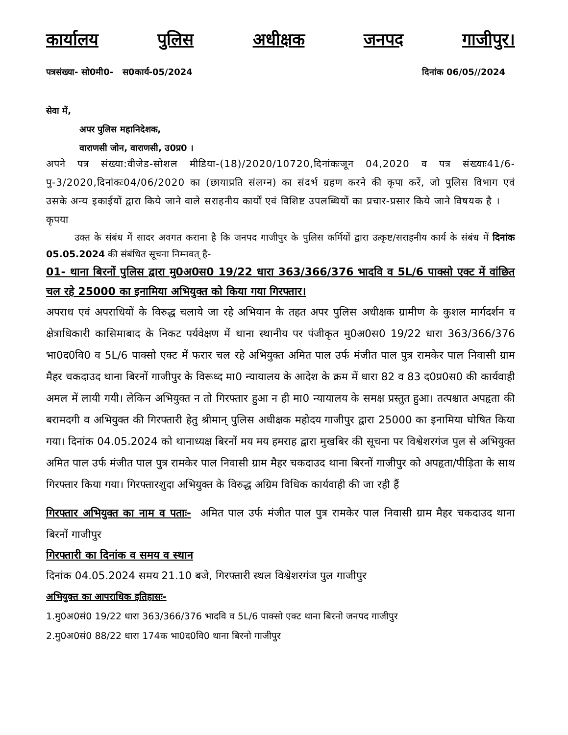कार्यालय पुलिस अधीक्षक जनपद गाजीपुर।
पत्रसंख्या- सो0मी0- स0कार्य-05/2024 दिनांक 06/05//2024
सेवा में,
अपर पुलिस महानिदेशक,
वाराणसी जोन, वाराणसी, उ0प्र0 ।
अपने पत्र संख्या:वीजेड-सोशल मीडिया-(18)/2020/10720,दिनांकःजून 04,2020 व पत्र संख्याः41/6-पु-3/2020,दिनांकः04/06/2020 का (छायाप्रति संलग्न) का संदर्भ ग्रहण करने की कृपा करें, जो पुलिस विभाग एवं उसके अन्य इकाईयों द्वारा किये जाने वाले सराहनीय कार्यों एवं विशिष्ट उपलब्धियों का प्रचार-प्रसार किये जाने विषयक है ।
कृपया
उक्त के संबंध में सादर अवगत कराना है कि जनपद गाजीपुर के पुलिस कर्मियों द्वारा उत्कृष्ट/सराहनीय कार्य के संबंध में दिनांक 05.05.2024 की संबंधित सूचना निम्नवत् है-
01- थाना बिरनों पुलिस द्वारा मु0अ0स0 19/22 धारा 363/366/376 भादवि व 5L/6 पाक्सो एक्ट में वांछित चल रहे 25000 का इनामिया अभियुक्त को किया गया गिरफ्तार।
अपराध एवं अपराधियों के विरुद्ध चलाये जा रहे अभियान के तहत अपर पुलिस अधीक्षक ग्रामीण के कुशल मार्गदर्शन व क्षेत्राधिकारी कासिमाबाद के निकट पर्यवेक्षण में थाना स्थानीय पर पंजीकृत मु0अ0स0 19/22 धारा 363/366/376 भा0द0वि0 व 5L/6 पाक्सो एक्ट में फरार चल रहे अभियुक्त अमित पाल उर्फ मंजीत पाल पुत्र रामकेर पाल निवासी ग्राम मैहर चकदाउद थाना बिरनों गाजीपुर के विरूध्द मा0 न्यायालय के आदेश के क्रम में धारा 82 व 83 द0प्र0स0 की कार्यवाही अमल में लायी गयी। लेकिन अभियुक्त न तो गिरफ्तार हुआ न ही मा0 न्यायालय के समक्ष प्रस्तुत हुआ। तत्पश्चात अपहृता की बरामदगी व अभियुक्त की गिरफ्तारी हेतु श्रीमान् पुलिस अधीक्षक महोदय गाजीपुर द्वारा 25000 का इनामिया घोषित किया गया। दिनांक 04.05.2024 को थानाध्यक्ष बिरनों मय मय हमराह द्वारा मुखबिर की सूचना पर विश्वेशरगंज पुल से अभियुक्त अमित पाल उर्फ मंजीत पाल पुत्र रामकेर पाल निवासी ग्राम मैहर चकदाउद थाना बिरनों गाजीपुर को अपहृता/पीड़िता के साथ गिरफ्तार किया गया। गिरफ्तारशुदा अभियुक्त के विरुद्ध अग्रिम विधिक कार्यवाही की जा रही हैं
गिरफ्तार अभियुक्त का नाम व पताः- अमित पाल उर्फ मंजीत पाल पुत्र रामकेर पाल निवासी ग्राम मैहर चकदाउद थाना बिरनों गाजीपुर
गिरफ्तारी का दिनांक व समय व स्थान
दिनांक 04.05.2024 समय 21.10 बजे, गिरफ्तारी स्थल विश्वेशरगंज पुल गाजीपुर
अभियुक्त का आपराधिक इतिहासः-
1.मु0अ0सं0 19/22 धारा 363/366/376 भादवि व 5L/6 पाक्सो एक्ट थाना बिरनो जनपद गाजीपुर
2.मु0अ0सं0 88/22 धारा 174क भा0द0वि0 थाना बिरनो गाजीपुर